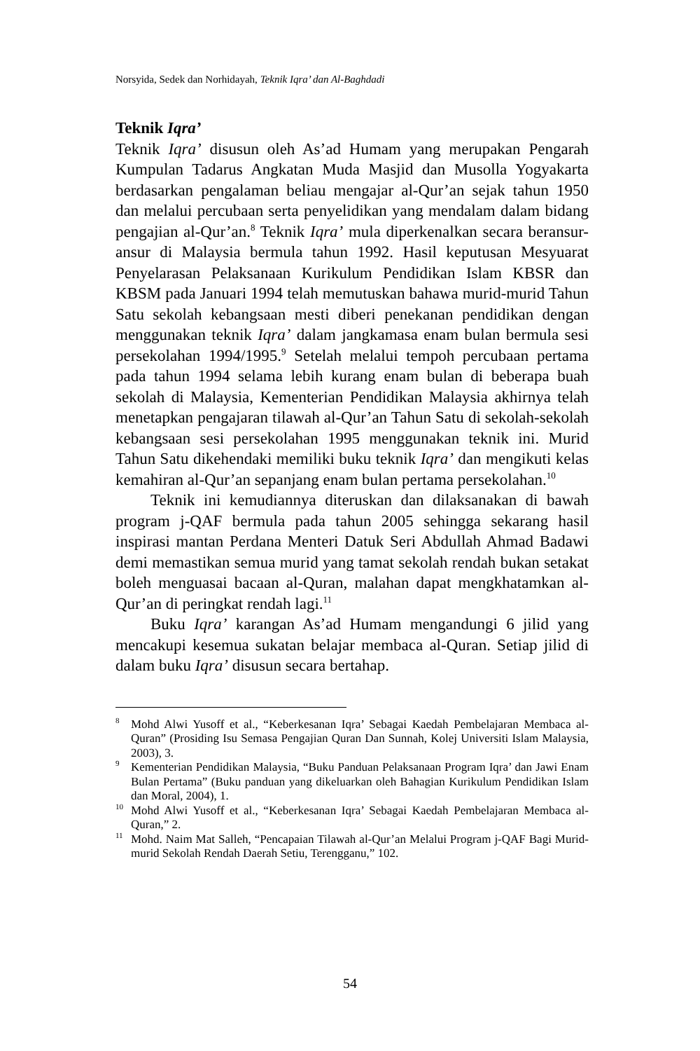Norsyida, Sedek dan Norhidayah, Teknik Iqra’ dan Al-Baghdadi
Teknik Iqra’
Teknik Iqra’ disusun oleh As’ad Humam yang merupakan Pengarah Kumpulan Tadarus Angkatan Muda Masjid dan Musolla Yogyakarta berdasarkan pengalaman beliau mengajar al-Qur’an sejak tahun 1950 dan melalui percubaan serta penyelidikan yang mendalam dalam bidang pengajian al-Qur’an.<sup>8</sup> Teknik Iqra’ mula diperkenalkan secara beransur-ansur di Malaysia bermula tahun 1992. Hasil keputusan Mesyuarat Penyelarasan Pelaksanaan Kurikulum Pendidikan Islam KBSR dan KBSM pada Januari 1994 telah memutuskan bahawa murid-murid Tahun Satu sekolah kebangsaan mesti diberi penekanan pendidikan dengan menggunakan teknik Iqra’ dalam jangkamasa enam bulan bermula sesi persekolahan 1994/1995.<sup>9</sup> Setelah melalui tempoh percubaan pertama pada tahun 1994 selama lebih kurang enam bulan di beberapa buah sekolah di Malaysia, Kementerian Pendidikan Malaysia akhirnya telah menetapkan pengajaran tilawah al-Qur’an Tahun Satu di sekolah-sekolah kebangsaan sesi persekolahan 1995 menggunakan teknik ini. Murid Tahun Satu dikehendaki memiliki buku teknik Iqra’ dan mengikuti kelas kemahiran al-Qur’an sepanjang enam bulan pertama persekolahan.<sup>10</sup>
Teknik ini kemudiannya diteruskan dan dilaksanakan di bawah program j-QAF bermula pada tahun 2005 sehingga sekarang hasil inspirasi mantan Perdana Menteri Datuk Seri Abdullah Ahmad Badawi demi memastikan semua murid yang tamat sekolah rendah bukan setakat boleh menguasai bacaan al-Quran, malahan dapat mengkhatamkan al-Qur’an di peringkat rendah lagi.<sup>11</sup>
Buku Iqra’ karangan As’ad Humam mengandungi 6 jilid yang mencakupi kesemua sukatan belajar membaca al-Quran. Setiap jilid di dalam buku Iqra’ disusun secara bertahap.
<sup>8</sup> Mohd Alwi Yusoff et al., “Keberkesanan Iqra’ Sebagai Kaedah Pembelajaran Membaca al-Quran” (Prosiding Isu Semasa Pengajian Quran Dan Sunnah, Kolej Universiti Islam Malaysia, 2003), 3.
<sup>9</sup> Kementerian Pendidikan Malaysia, “Buku Panduan Pelaksanaan Program Iqra’ dan Jawi Enam Bulan Pertama” (Buku panduan yang dikeluarkan oleh Bahagian Kurikulum Pendidikan Islam dan Moral, 2004), 1.
<sup>10</sup> Mohd Alwi Yusoff et al., “Keberkesanan Iqra’ Sebagai Kaedah Pembelajaran Membaca al-Quran,” 2.
<sup>11</sup> Mohd. Naim Mat Salleh, “Pencapaian Tilawah al-Qur’an Melalui Program j-QAF Bagi Murid-murid Sekolah Rendah Daerah Setiu, Terengganu,” 102.
54